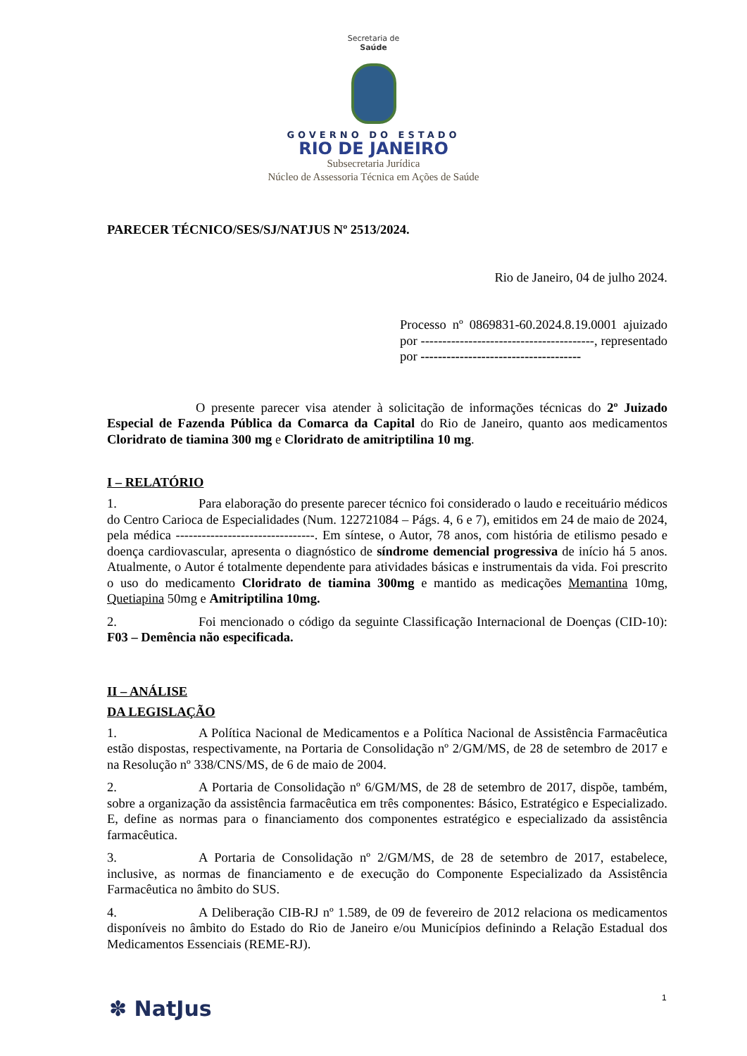Secretaria de
Saúde
GOVERNO DO ESTADO
RIO DE JANEIRO
Subsecretaria Jurídica
Núcleo de Assessoria Técnica em Ações de Saúde
PARECER TÉCNICO/SES/SJ/NATJUS Nº 2513/2024.
Rio de Janeiro, 04 de julho 2024.
Processo nº 0869831-60.2024.8.19.0001 ajuizado por ----------------------------------------, representado por -------------------------------------
O presente parecer visa atender à solicitação de informações técnicas do 2º Juizado Especial de Fazenda Pública da Comarca da Capital do Rio de Janeiro, quanto aos medicamentos Cloridrato de tiamina 300 mg e Cloridrato de amitriptilina 10 mg.
I – RELATÓRIO
1. Para elaboração do presente parecer técnico foi considerado o laudo e receituário médicos do Centro Carioca de Especialidades (Num. 122721084 – Págs. 4, 6 e 7), emitidos em 24 de maio de 2024, pela médica --------------------------------. Em síntese, o Autor, 78 anos, com história de etilismo pesado e doença cardiovascular, apresenta o diagnóstico de síndrome demencial progressiva de início há 5 anos. Atualmente, o Autor é totalmente dependente para atividades básicas e instrumentais da vida. Foi prescrito o uso do medicamento Cloridrato de tiamina 300mg e mantido as medicações Memantina 10mg, Quetiapina 50mg e Amitriptilina 10mg.
2. Foi mencionado o código da seguinte Classificação Internacional de Doenças (CID-10): F03 – Demência não especificada.
II – ANÁLISE
DA LEGISLAÇÃO
1. A Política Nacional de Medicamentos e a Política Nacional de Assistência Farmacêutica estão dispostas, respectivamente, na Portaria de Consolidação nº 2/GM/MS, de 28 de setembro de 2017 e na Resolução nº 338/CNS/MS, de 6 de maio de 2004.
2. A Portaria de Consolidação nº 6/GM/MS, de 28 de setembro de 2017, dispõe, também, sobre a organização da assistência farmacêutica em três componentes: Básico, Estratégico e Especializado. E, define as normas para o financiamento dos componentes estratégico e especializado da assistência farmacêutica.
3. A Portaria de Consolidação nº 2/GM/MS, de 28 de setembro de 2017, estabelece, inclusive, as normas de financiamento e de execução do Componente Especializado da Assistência Farmacêutica no âmbito do SUS.
4. A Deliberação CIB-RJ nº 1.589, de 09 de fevereiro de 2012 relaciona os medicamentos disponíveis no âmbito do Estado do Rio de Janeiro e/ou Municípios definindo a Relação Estadual dos Medicamentos Essenciais (REME-RJ).
1
✽ NatJus